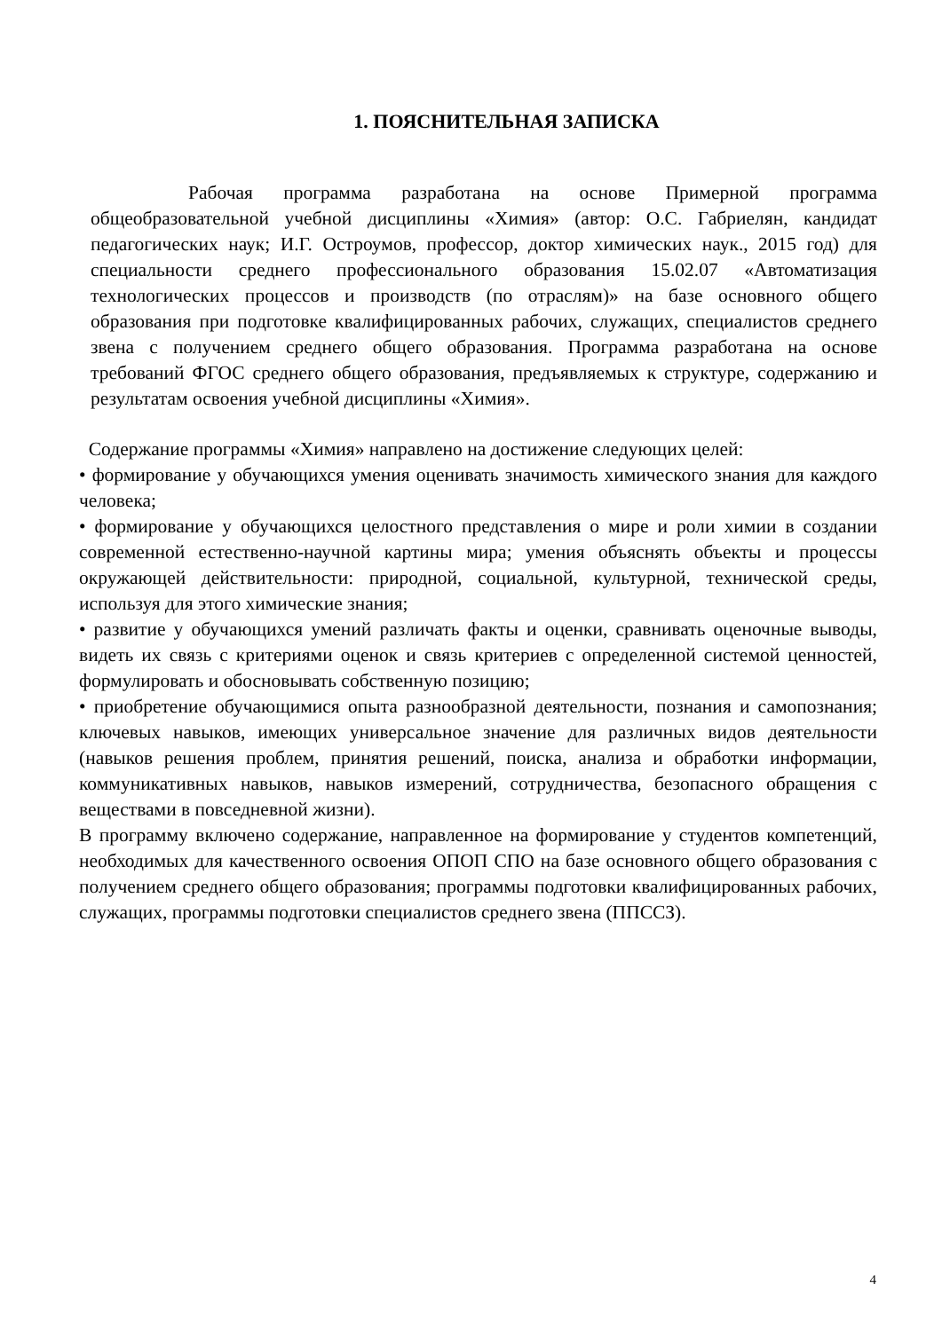1. ПОЯСНИТЕЛЬНАЯ ЗАПИСКА
Рабочая программа разработана на основе Примерной программа общеобразовательной учебной дисциплины «Химия» (автор: О.С. Габриелян, кандидат педагогических наук; И.Г. Остроумов, профессор, доктор химических наук., 2015 год) для специальности среднего профессионального образования 15.02.07 «Автоматизация технологических процессов и производств (по отраслям)» на базе основного общего образования при подготовке квалифицированных рабочих, служащих, специалистов среднего звена с получением среднего общего образования. Программа разработана на основе требований ФГОС среднего общего образования, предъявляемых к структуре, содержанию и результатам освоения учебной дисциплины «Химия».
Содержание программы «Химия» направлено на достижение следующих целей:
• формирование у обучающихся умения оценивать значимость химического знания для каждого человека;
• формирование у обучающихся целостного представления о мире и роли химии в создании современной естественно-научной картины мира; умения объяснять объекты и процессы окружающей действительности: природной, социальной, культурной, технической среды, используя для этого химические знания;
• развитие у обучающихся умений различать факты и оценки, сравнивать оценочные выводы, видеть их связь с критериями оценок и связь критериев с определенной системой ценностей, формулировать и обосновывать собственную позицию;
• приобретение обучающимися опыта разнообразной деятельности, познания и самопознания; ключевых навыков, имеющих универсальное значение для различных видов деятельности (навыков решения проблем, принятия решений, поиска, анализа и обработки информации, коммуникативных навыков, навыков измерений, сотрудничества, безопасного обращения с веществами в повседневной жизни).
В программу включено содержание, направленное на формирование у студентов компетенций, необходимых для качественного освоения ОПОП СПО на базе основного общего образования с получением среднего общего образования; программы подготовки квалифицированных рабочих, служащих, программы подготовки специалистов среднего звена (ППССЗ).
4